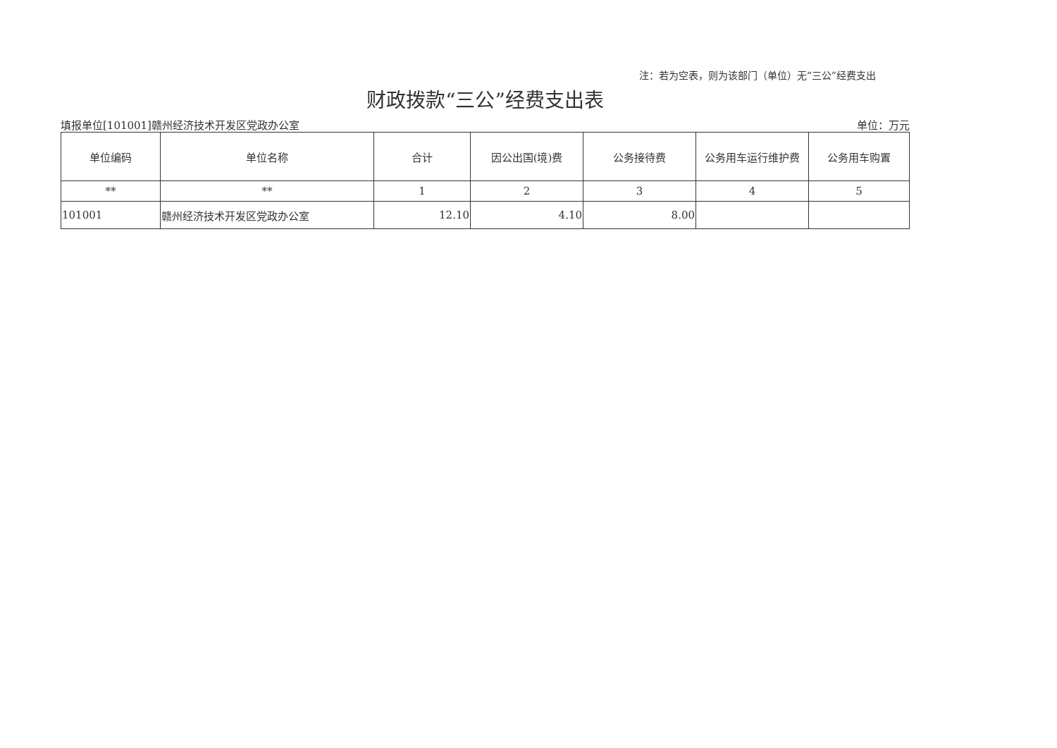注：若为空表，则为该部门（单位）无“三公”经费支出
财政拨款“三公”经费支出表
填报单位[101001]赣州经济技术开发区党政办公室 单位：万元
| 单位编码 | 单位名称 | 合计 | 因公出国(境)费 | 公务接待费 | 公务用车运行维护费 | 公务用车购置 |
| --- | --- | --- | --- | --- | --- | --- |
| ** | ** | 1 | 2 | 3 | 4 | 5 |
| 101001 | 赣州经济技术开发区党政办公室 | 12.10 | 4.10 | 8.00 | | |